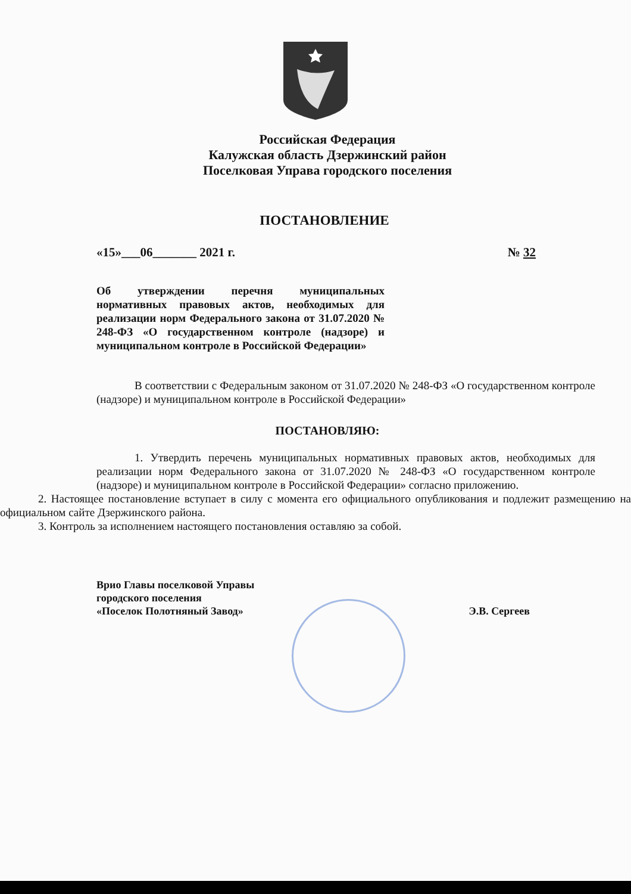Российская Федерация
Калужская область Дзержинский район
Поселковая Управа городского поселения
ПОСТАНОВЛЕНИЕ
«15»___06_______ 2021 г. № 32
Об утверждении перечня муниципальных нормативных правовых актов, необходимых для реализации норм Федерального закона от 31.07.2020 № 248-ФЗ «О государственном контроле (надзоре) и муниципальном контроле в Российской Федерации»
В соответствии с Федеральным законом от 31.07.2020 № 248-ФЗ «О государственном контроле (надзоре) и муниципальном контроле в Российской Федерации»
ПОСТАНОВЛЯЮ:
1. Утвердить перечень муниципальных нормативных правовых актов, необходимых для реализации норм Федерального закона от 31.07.2020 № 248-ФЗ «О государственном контроле (надзоре) и муниципальном контроле в Российской Федерации» согласно приложению.
2. Настоящее постановление вступает в силу с момента его официального опубликования и подлежит размещению на официальном сайте Дзержинского района.
3. Контроль за исполнением настоящего постановления оставляю за собой.
Врио Главы поселковой Управы
городского поселения
«Поселок Полотняный Завод»
Э.В. Сергеев